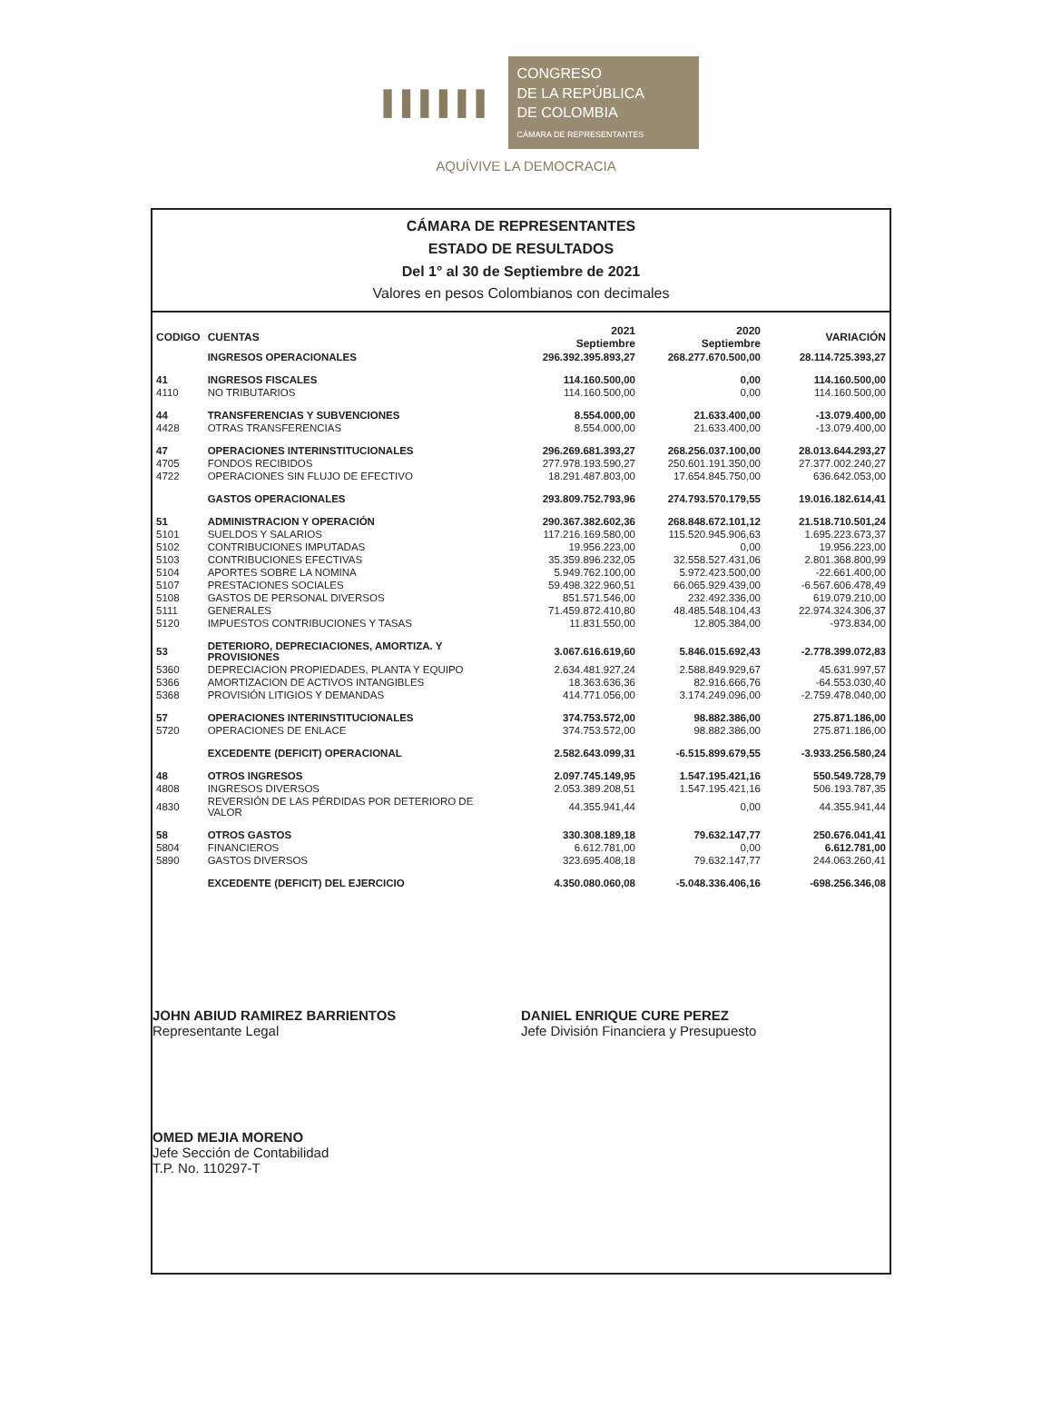▐▐▐▐▐▐
CONGRESO
DE LA REPÚBLICA
DE COLOMBIA
CÁMARA DE REPRESENTANTES
AQUÍVIVE LA DEMOCRACIA
CÁMARA DE REPRESENTANTES
ESTADO DE RESULTADOS
Del 1° al 30 de Septiembre de 2021
Valores en pesos Colombianos con decimales
| CODIGO | CUENTAS | 2021 Septiembre | 2020 Septiembre | VARIACIÓN |
| --- | --- | --- | --- | --- |
| | INGRESOS OPERACIONALES | 296.392.395.893,27 | 268.277.670.500,00 | 28.114.725.393,27 |
| 41 | INGRESOS FISCALES | 114.160.500,00 | 0,00 | 114.160.500,00 |
| 4110 | NO TRIBUTARIOS | 114.160.500,00 | 0,00 | 114.160.500,00 |
| 44 | TRANSFERENCIAS Y SUBVENCIONES | 8.554.000,00 | 21.633.400,00 | -13.079.400,00 |
| 4428 | OTRAS TRANSFERENCIAS | 8.554.000,00 | 21.633.400,00 | -13.079.400,00 |
| 47 | OPERACIONES INTERINSTITUCIONALES | 296.269.681.393,27 | 268.256.037.100,00 | 28.013.644.293,27 |
| 4705 | FONDOS RECIBIDOS | 277.978.193.590,27 | 250.601.191.350,00 | 27.377.002.240,27 |
| 4722 | OPERACIONES SIN FLUJO DE EFECTIVO | 18.291.487.803,00 | 17.654.845.750,00 | 636.642.053,00 |
| | GASTOS OPERACIONALES | 293.809.752.793,96 | 274.793.570.179,55 | 19.016.182.614,41 |
| 51 | ADMINISTRACION Y OPERACIÓN | 290.367.382.602,36 | 268.848.672.101,12 | 21.518.710.501,24 |
| 5101 | SUELDOS Y SALARIOS | 117.216.169.580,00 | 115.520.945.906,63 | 1.695.223.673,37 |
| 5102 | CONTRIBUCIONES IMPUTADAS | 19.956.223,00 | 0,00 | 19.956.223,00 |
| 5103 | CONTRIBUCIONES EFECTIVAS | 35.359.896.232,05 | 32.558.527.431,06 | 2.801.368.800,99 |
| 5104 | APORTES SOBRE LA NOMINA | 5.949.762.100,00 | 5.972.423.500,00 | -22.661.400,00 |
| 5107 | PRESTACIONES SOCIALES | 59.498.322.960,51 | 66.065.929.439,00 | -6.567.606.478,49 |
| 5108 | GASTOS DE PERSONAL DIVERSOS | 851.571.546,00 | 232.492.336,00 | 619.079.210,00 |
| 5111 | GENERALES | 71.459.872.410,80 | 48.485.548.104,43 | 22.974.324.306,37 |
| 5120 | IMPUESTOS CONTRIBUCIONES Y TASAS | 11.831.550,00 | 12.805.384,00 | -973.834,00 |
| 53 | DETERIORO, DEPRECIACIONES, AMORTIZA. Y PROVISIONES | 3.067.616.619,60 | 5.846.015.692,43 | -2.778.399.072,83 |
| 5360 | DEPRECIACION PROPIEDADES, PLANTA Y EQUIPO | 2.634.481.927,24 | 2.588.849.929,67 | 45.631.997,57 |
| 5366 | AMORTIZACION DE ACTIVOS INTANGIBLES | 18.363.636,36 | 82.916.666,76 | -64.553.030,40 |
| 5368 | PROVISIÓN LITIGIOS Y DEMANDAS | 414.771.056,00 | 3.174.249.096,00 | -2.759.478.040,00 |
| 57 | OPERACIONES INTERINSTITUCIONALES | 374.753.572,00 | 98.882.386,00 | 275.871.186,00 |
| 5720 | OPERACIONES DE ENLACE | 374.753.572,00 | 98.882.386,00 | 275.871.186,00 |
| | EXCEDENTE (DEFICIT) OPERACIONAL | 2.582.643.099,31 | -6.515.899.679,55 | -3.933.256.580,24 |
| 48 | OTROS INGRESOS | 2.097.745.149,95 | 1.547.195.421,16 | 550.549.728,79 |
| 4808 | INGRESOS DIVERSOS | 2.053.389.208,51 | 1.547.195.421,16 | 506.193.787,35 |
| 4830 | REVERSIÓN DE LAS PÉRDIDAS POR DETERIORO DE VALOR | 44.355.941,44 | 0,00 | 44.355.941,44 |
| 58 | OTROS GASTOS | 330.308.189,18 | 79.632.147,77 | 250.676.041,41 |
| 5804 | FINANCIEROS | 6.612.781,00 | 0,00 | 6.612.781,00 |
| 5890 | GASTOS DIVERSOS | 323.695.408,18 | 79.632.147,77 | 244.063.260,41 |
| | EXCEDENTE (DEFICIT) DEL EJERCICIO | 4.350.080.060,08 | -5.048.336.406,16 | -698.256.346,08 |
JOHN ABIUD RAMIREZ BARRIENTOS
Representante Legal
DANIEL ENRIQUE CURE PEREZ
Jefe División Financiera y Presupuesto
OMED MEJIA MORENO
Jefe Sección de Contabilidad
T.P. No. 110297-T